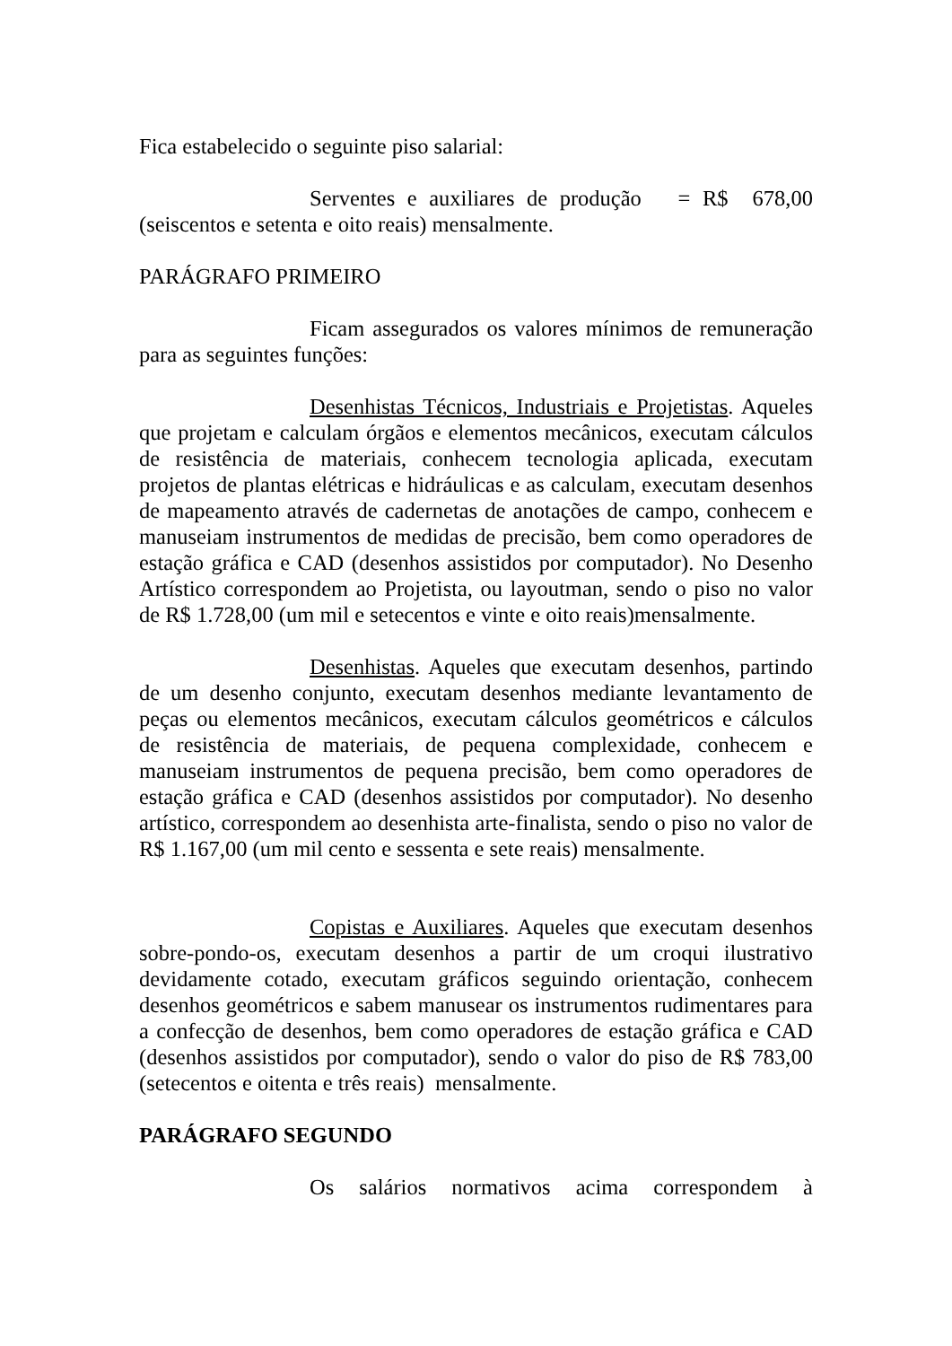Fica estabelecido o seguinte piso salarial:
Serventes e auxiliares de produção = R$ 678,00 (seiscentos e setenta e oito reais) mensalmente.
PARÁGRAFO PRIMEIRO
Ficam assegurados os valores mínimos de remuneração para as seguintes funções:
Desenhistas Técnicos, Industriais e Projetistas. Aqueles que projetam e calculam órgãos e elementos mecânicos, executam cálculos de resistência de materiais, conhecem tecnologia aplicada, executam projetos de plantas elétricas e hidráulicas e as calculam, executam desenhos de mapeamento através de cadernetas de anotações de campo, conhecem e manuseiam instrumentos de medidas de precisão, bem como operadores de estação gráfica e CAD (desenhos assistidos por computador). No Desenho Artístico correspondem ao Projetista, ou layoutman, sendo o piso no valor de R$ 1.728,00 (um mil e setecentos e vinte e oito reais)mensalmente.
Desenhistas. Aqueles que executam desenhos, partindo de um desenho conjunto, executam desenhos mediante levantamento de peças ou elementos mecânicos, executam cálculos geométricos e cálculos de resistência de materiais, de pequena complexidade, conhecem e manuseiam instrumentos de pequena precisão, bem como operadores de estação gráfica e CAD (desenhos assistidos por computador). No desenho artístico, correspondem ao desenhista arte-finalista, sendo o piso no valor de R$ 1.167,00 (um mil cento e sessenta e sete reais) mensalmente.
Copistas e Auxiliares. Aqueles que executam desenhos sobre-pondo-os, executam desenhos a partir de um croqui ilustrativo devidamente cotado, executam gráficos seguindo orientação, conhecem desenhos geométricos e sabem manusear os instrumentos rudimentares para a confecção de desenhos, bem como operadores de estação gráfica e CAD (desenhos assistidos por computador), sendo o valor do piso de R$ 783,00 (setecentos e oitenta e três reais) mensalmente.
PARÁGRAFO SEGUNDO
Os salários normativos acima correspondem à